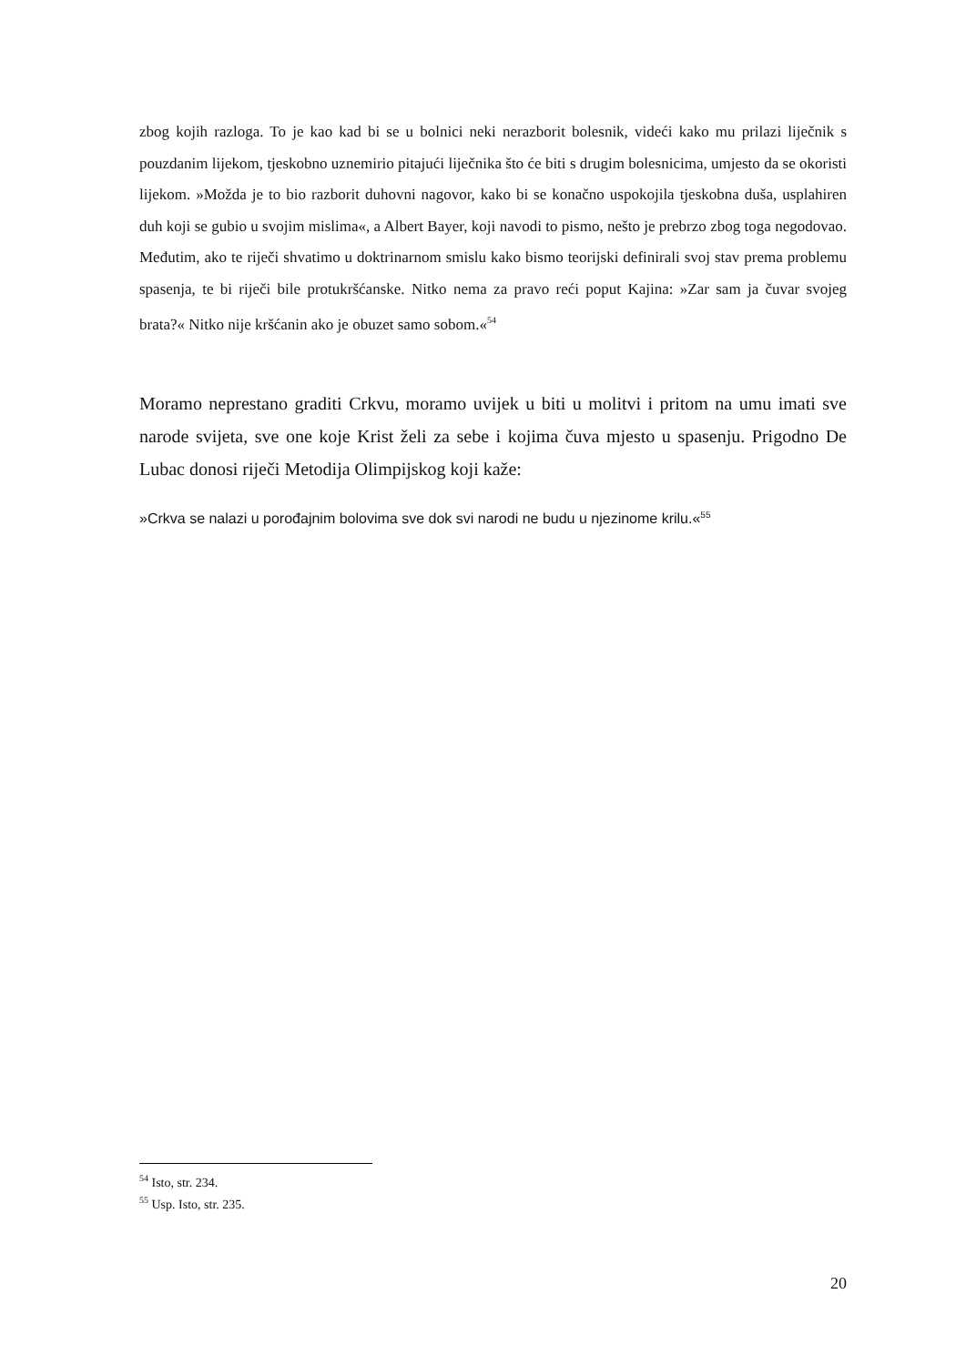zbog kojih razloga. To je kao kad bi se u bolnici neki nerazborit bolesnik, videći kako mu prilazi liječnik s pouzdanim lijekom, tjeskobno uznemirio pitajući liječnika što će biti s drugim bolesnicima, umjesto da se okoristi lijekom. »Možda je to bio razborit duhovni nagovor, kako bi se konačno uspokojila tjeskobna duša, usplahiren duh koji se gubio u svojim mislima«, a Albert Bayer, koji navodi to pismo, nešto je prebrzo zbog toga negodovao. Međutim, ako te riječi shvatimo u doktrinarnom smislu kako bismo teorijski definirali svoj stav prema problemu spasenja, te bi riječi bile protukršćanske. Nitko nema za pravo reći poput Kajina: »Zar sam ja čuvar svojeg brata?« Nitko nije kršćanin ako je obuzet samo sobom.«<sup>54</sup>
Moramo neprestano graditi Crkvu, moramo uvijek u biti u molitvi i pritom na umu imati sve narode svijeta, sve one koje Krist želi za sebe i kojima čuva mjesto u spasenju. Prigodno De Lubac donosi riječi Metodija Olimpijskog koji kaže:
»Crkva se nalazi u porođajnim bolovima sve dok svi narodi ne budu u njezinome krilu.«<sup>55</sup>
<sup>54</sup> Isto, str. 234.
<sup>55</sup> Usp. Isto, str. 235.
20